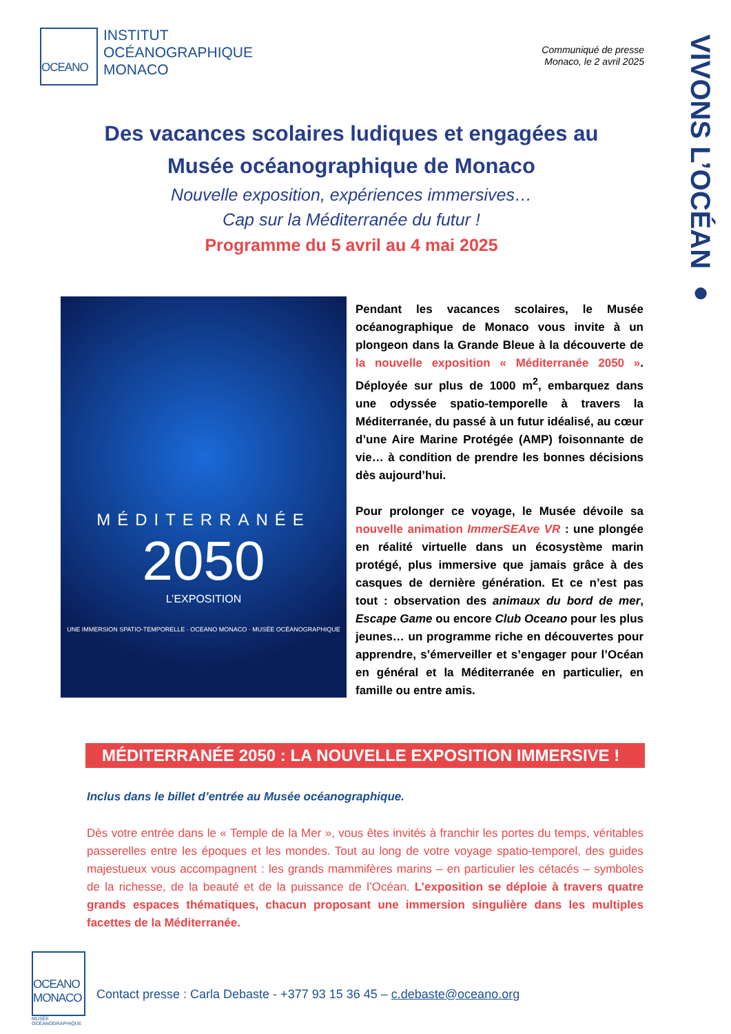OCEANO
INSTITUT
OCÉANOGRAPHIQUE
MONACO
Communiqué de presse
Monaco, le 2 avril 2025
VIVONS L’OCÉAN ●
Des vacances scolaires ludiques et engagées au
Musée océanographique de Monaco
Nouvelle exposition, expériences immersives…
Cap sur la Méditerranée du futur !
Programme du 5 avril au 4 mai 2025
MÉDITERRANÉE
2050
L’EXPOSITION
UNE IMMERSION SPATIO-TEMPORELLE · OCEANO MONACO · MUSÉE OCÉANOGRAPHIQUE
Pendant les vacances scolaires, le Musée océanographique de Monaco vous invite à un plongeon dans la Grande Bleue à la découverte de la nouvelle exposition « Méditerranée 2050 ». Déployée sur plus de 1000 m<sup>2</sup>, embarquez dans une odyssée spatio-temporelle à travers la Méditerranée, du passé à un futur idéalisé, au cœur d’une Aire Marine Protégée (AMP) foisonnante de vie… à condition de prendre les bonnes décisions dès aujourd’hui.
Pour prolonger ce voyage, le Musée dévoile sa nouvelle animation ImmerSEAve VR : une plongée en réalité virtuelle dans un écosystème marin protégé, plus immersive que jamais grâce à des casques de dernière génération. Et ce n’est pas tout : observation des animaux du bord de mer, Escape Game ou encore Club Oceano pour les plus jeunes… un programme riche en découvertes pour apprendre, s’émerveiller et s’engager pour l’Océan en général et la Méditerranée en particulier, en famille ou entre amis.
MÉDITERRANÉE 2050 : LA NOUVELLE EXPOSITION IMMERSIVE !
Inclus dans le billet d’entrée au Musée océanographique.
Dès votre entrée dans le « Temple de la Mer », vous êtes invités à franchir les portes du temps, véritables passerelles entre les époques et les mondes. Tout au long de votre voyage spatio-temporel, des guides majestueux vous accompagnent : les grands mammifères marins – en particulier les cétacés – symboles de la richesse, de la beauté et de la puissance de l’Océan. L’exposition se déploie à travers quatre grands espaces thématiques, chacun proposant une immersion singulière dans les multiples facettes de la Méditerranée.
OCEANO
MONACO
MUSÉE
OCÉANOGRAPHIQUE
Contact presse : Carla Debaste - +377 93 15 36 45 – c.debaste@oceano.org